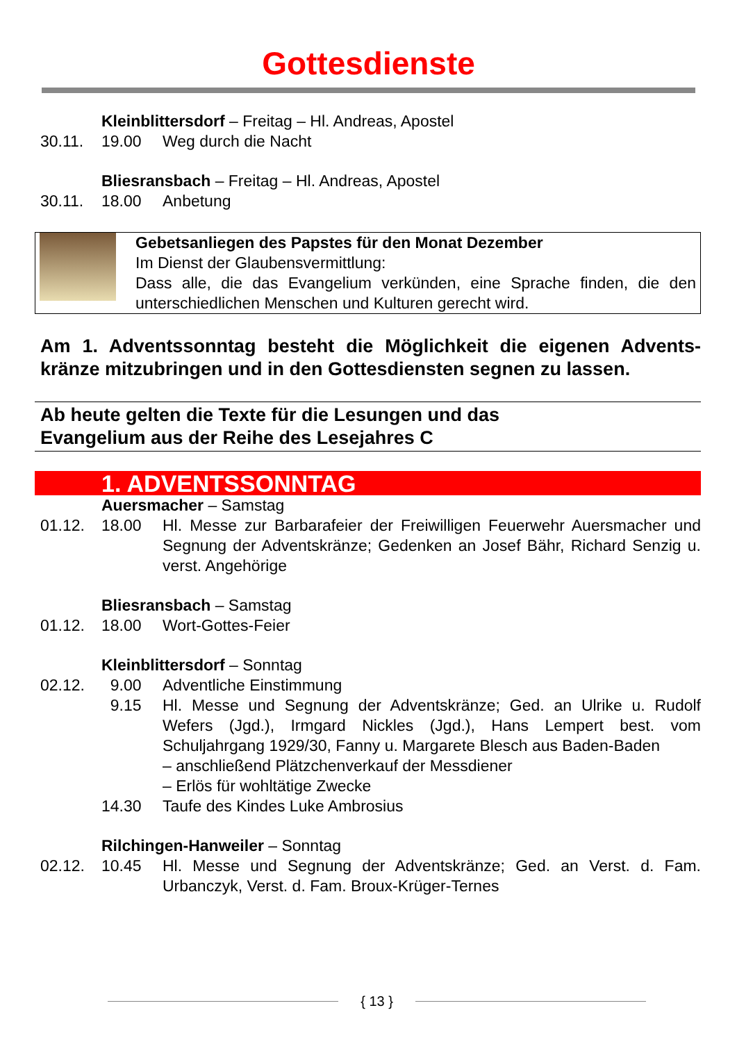Gottesdienste
Kleinblittersdorf – Freitag – Hl. Andreas, Apostel
30.11.
19.00
Weg durch die Nacht
Bliesransbach – Freitag – Hl. Andreas, Apostel
30.11.
18.00
Anbetung
Gebetsanliegen des Papstes für den Monat Dezember
Im Dienst der Glaubensvermittlung:
Dass alle, die das Evangelium verkünden, eine Sprache finden, die den unterschiedlichen Menschen und Kulturen gerecht wird.
Am 1. Adventssonntag besteht die Möglichkeit die eigenen Advents-kränze mitzubringen und in den Gottesdiensten segnen zu lassen.
Ab heute gelten die Texte für die Lesungen und das
Evangelium aus der Reihe des Lesejahres C
1. ADVENTSSONNTAG
Auersmacher – Samstag
01.12.
18.00
Hl. Messe zur Barbarafeier der Freiwilligen Feuerwehr Auersmacher und Segnung der Adventskränze; Gedenken an Josef Bähr, Richard Senzig u. verst. Angehörige
Bliesransbach – Samstag
01.12.
18.00
Wort-Gottes-Feier
Kleinblittersdorf – Sonntag
02.12.
9.00
Adventliche Einstimmung
9.15
Hl. Messe und Segnung der Adventskränze; Ged. an Ulrike u. Rudolf Wefers (Jgd.), Irmgard Nickles (Jgd.), Hans Lempert best. vom Schuljahrgang 1929/30, Fanny u. Margarete Blesch aus Baden-Baden
– anschließend Plätzchenverkauf der Messdiener
– Erlös für wohltätige Zwecke
14.30
Taufe des Kindes Luke Ambrosius
Rilchingen-Hanweiler – Sonntag
02.12.
10.45
Hl. Messe und Segnung der Adventskränze; Ged. an Verst. d. Fam. Urbanczyk, Verst. d. Fam. Broux-Krüger-Ternes
{ 13 }